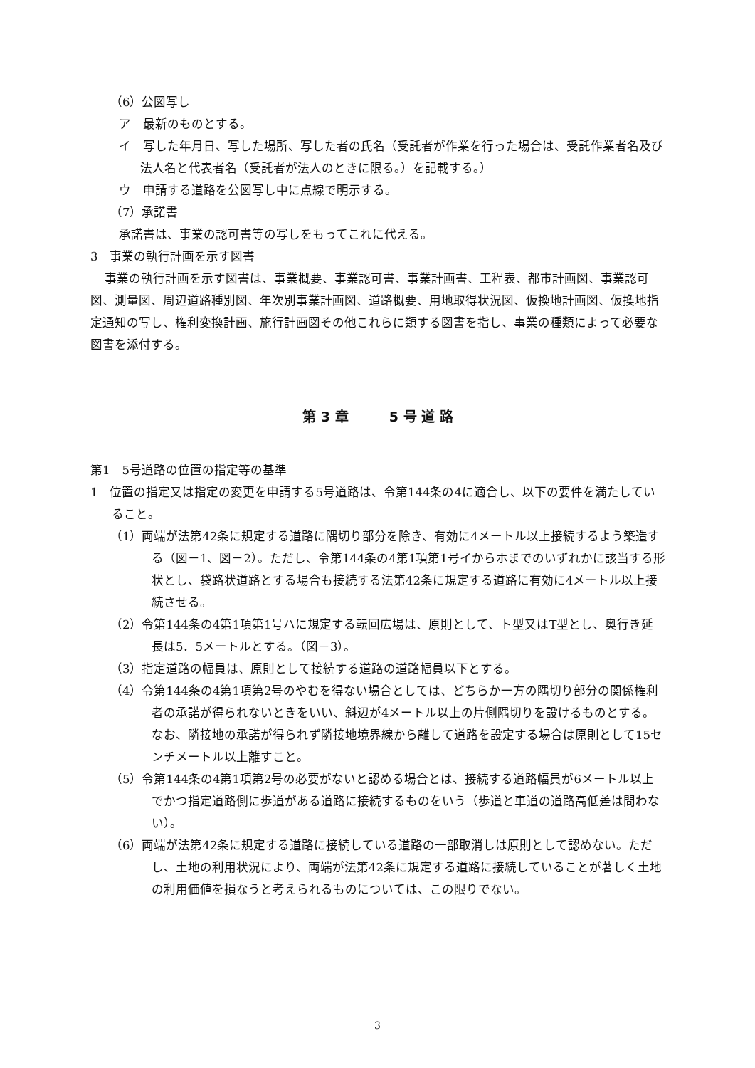（6）公図写し
ア　最新のものとする。
イ　写した年月日、写した場所、写した者の氏名（受託者が作業を行った場合は、受託作業者名及び法人名と代表者名（受託者が法人のときに限る。）を記載する。）
ウ　申請する道路を公図写し中に点線で明示する。
（7）承諾書
承諾書は、事業の認可書等の写しをもってこれに代える。
3　事業の執行計画を示す図書
事業の執行計画を示す図書は、事業概要、事業認可書、事業計画書、工程表、都市計画図、事業認可図、測量図、周辺道路種別図、年次別事業計画図、道路概要、用地取得状況図、仮換地計画図、仮換地指定通知の写し、権利変換計画、施行計画図その他これらに類する図書を指し、事業の種類によって必要な図書を添付する。
第 3 章　　　5 号 道 路
第1　5号道路の位置の指定等の基準
1　位置の指定又は指定の変更を申請する5号道路は、令第144条の4に適合し、以下の要件を満たしていること。
（1）両端が法第42条に規定する道路に隅切り部分を除き、有効に4メートル以上接続するよう築造する（図－1、図－2）。ただし、令第144条の4第1項第1号イからホまでのいずれかに該当する形状とし、袋路状道路とする場合も接続する法第42条に規定する道路に有効に4メートル以上接続させる。
（2）令第144条の4第1項第1号ハに規定する転回広場は、原則として、ト型又はT型とし、奥行き延長は5．5メートルとする。（図－3）。
（3）指定道路の幅員は、原則として接続する道路の道路幅員以下とする。
（4）令第144条の4第1項第2号のやむを得ない場合としては、どちらか一方の隅切り部分の関係権利者の承諾が得られないときをいい、斜辺が4メートル以上の片側隅切りを設けるものとする。なお、隣接地の承諾が得られず隣接地境界線から離して道路を設定する場合は原則として15センチメートル以上離すこと。
（5）令第144条の4第1項第2号の必要がないと認める場合とは、接続する道路幅員が6メートル以上でかつ指定道路側に歩道がある道路に接続するものをいう（歩道と車道の道路高低差は問わない）。
（6）両端が法第42条に規定する道路に接続している道路の一部取消しは原則として認めない。ただし、土地の利用状況により、両端が法第42条に規定する道路に接続していることが著しく土地の利用価値を損なうと考えられるものについては、この限りでない。
3